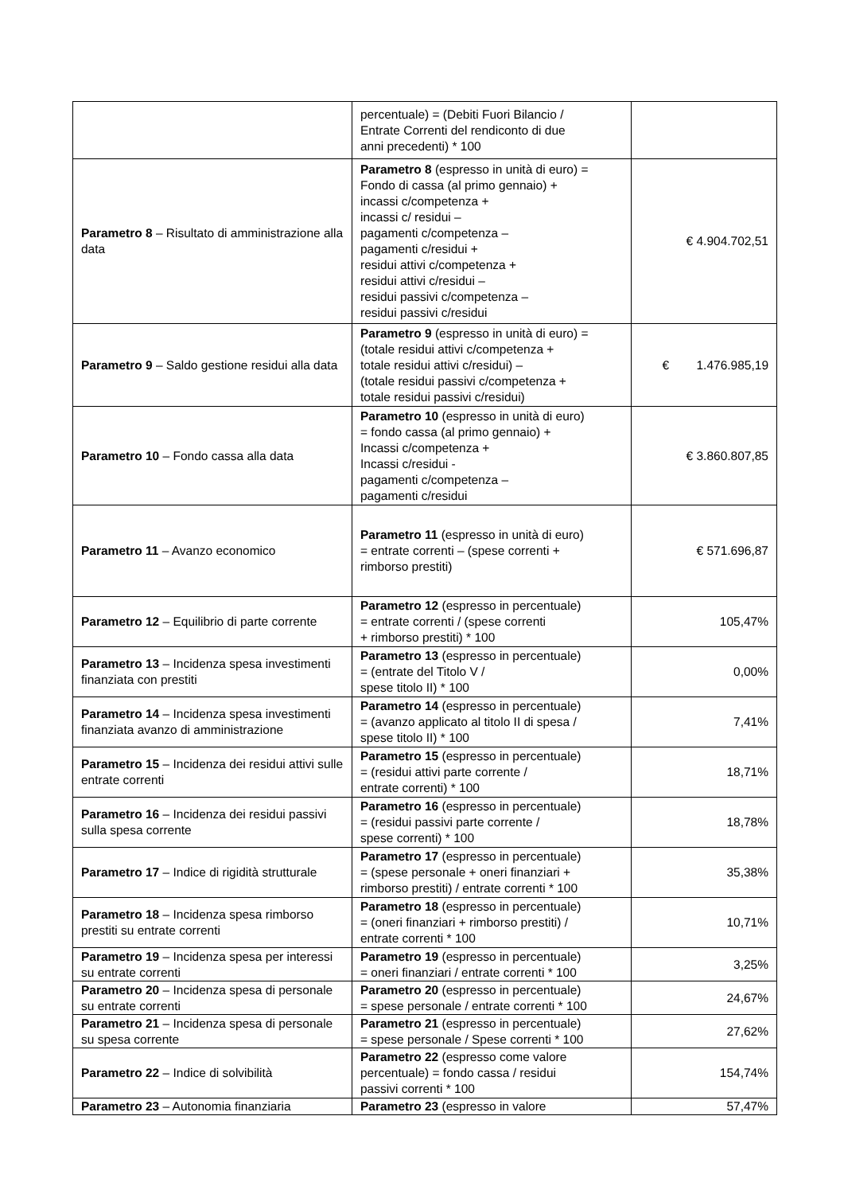| | percentuale) = (Debiti Fuori Bilancio / Entrate Correnti del rendiconto di due anni precedenti) * 100 | |
| Parametro 8 – Risultato di amministrazione alla data | Parametro 8 (espresso in unità di euro) = Fondo di cassa (al primo gennaio) + incassi c/competenza + incassi c/ residui – pagamenti c/competenza – pagamenti c/residui + residui attivi c/competenza + residui attivi c/residui – residui passivi c/competenza – residui passivi c/residui | € 4.904.702,51 |
| Parametro 9 – Saldo gestione residui alla data | Parametro 9 (espresso in unità di euro) = (totale residui attivi c/competenza + totale residui attivi c/residui) – (totale residui passivi c/competenza + totale residui passivi c/residui) | € 1.476.985,19 |
| Parametro 10 – Fondo cassa alla data | Parametro 10 (espresso in unità di euro) = fondo cassa (al primo gennaio) + Incassi c/competenza + Incassi c/residui - pagamenti c/competenza – pagamenti c/residui | € 3.860.807,85 |
| Parametro 11 – Avanzo economico | Parametro 11 (espresso in unità di euro) = entrate correnti – (spese correnti + rimborso prestiti) | € 571.696,87 |
| Parametro 12 – Equilibrio di parte corrente | Parametro 12 (espresso in percentuale) = entrate correnti / (spese correnti + rimborso prestiti) * 100 | 105,47% |
| Parametro 13 – Incidenza spesa investimenti finanziata con prestiti | Parametro 13 (espresso in percentuale) = (entrate del Titolo V / spese titolo II) * 100 | 0,00% |
| Parametro 14 – Incidenza spesa investimenti finanziata avanzo di amministrazione | Parametro 14 (espresso in percentuale) = (avanzo applicato al titolo II di spesa / spese titolo II) * 100 | 7,41% |
| Parametro 15 – Incidenza dei residui attivi sulle entrate correnti | Parametro 15 (espresso in percentuale) = (residui attivi parte corrente / entrate correnti) * 100 | 18,71% |
| Parametro 16 – Incidenza dei residui passivi sulla spesa corrente | Parametro 16 (espresso in percentuale) = (residui passivi parte corrente / spese correnti) * 100 | 18,78% |
| Parametro 17 – Indice di rigidità strutturale | Parametro 17 (espresso in percentuale) = (spese personale + oneri finanziari + rimborso prestiti) / entrate correnti * 100 | 35,38% |
| Parametro 18 – Incidenza spesa rimborso prestiti su entrate correnti | Parametro 18 (espresso in percentuale) = (oneri finanziari + rimborso prestiti) / entrate correnti * 100 | 10,71% |
| Parametro 19 – Incidenza spesa per interessi su entrate correnti | Parametro 19 (espresso in percentuale) = oneri finanziari / entrate correnti * 100 | 3,25% |
| Parametro 20 – Incidenza spesa di personale su entrate correnti | Parametro 20 (espresso in percentuale) = spese personale / entrate correnti * 100 | 24,67% |
| Parametro 21 – Incidenza spesa di personale su spesa corrente | Parametro 21 (espresso in percentuale) = spese personale / Spese correnti * 100 | 27,62% |
| Parametro 22 – Indice di solvibilità | Parametro 22 (espresso come valore percentuale) = fondo cassa / residui passivi correnti * 100 | 154,74% |
| Parametro 23 – Autonomia finanziaria | Parametro 23 (espresso in valore | 57,47% |